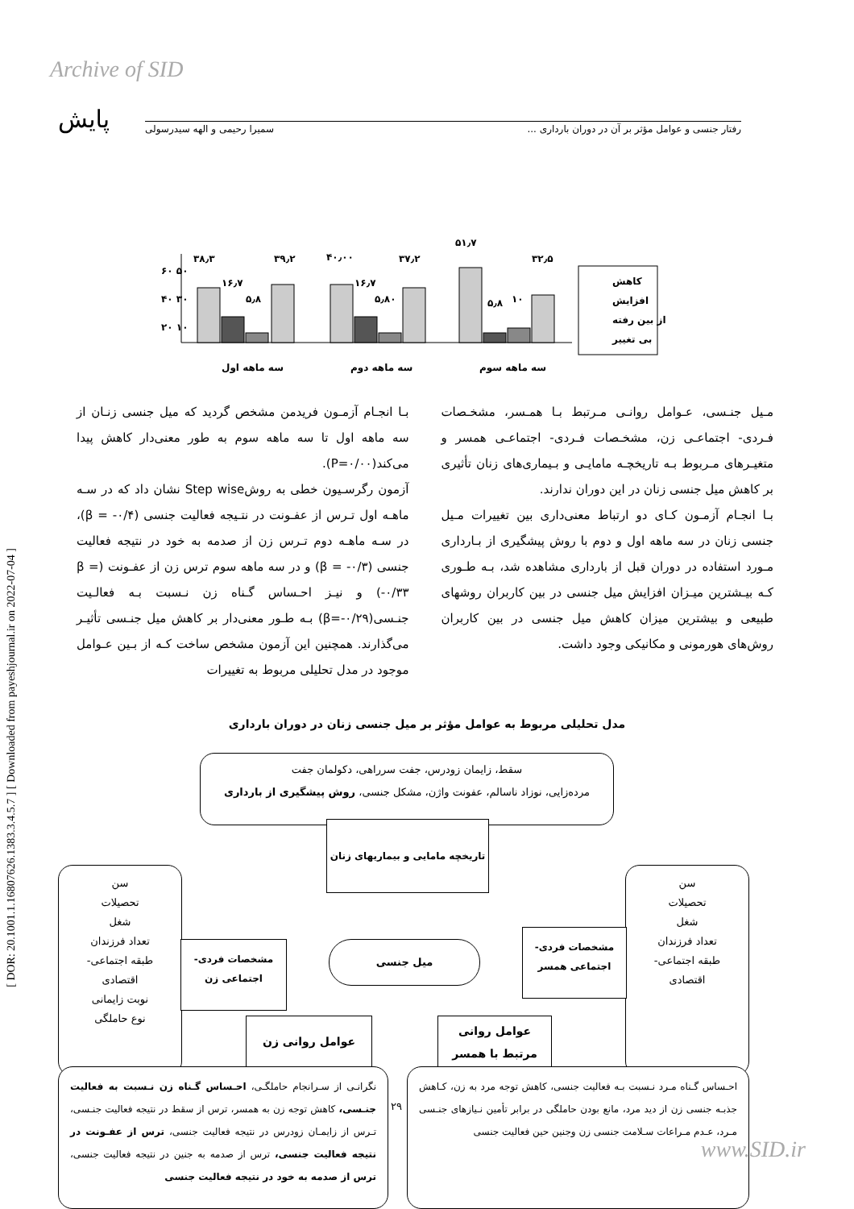Archive of SID
پایش رفتار جنسی و عوامل مؤثر بر آن در دوران بارداری ... سمیرا رحیمی و الهه سیدرسولی
[ DOR: 20.1001.1.16807626.1383.3.4.5.7 ] [ Downloaded from payeshjournal.ir on 2022-07-04 ]
۵۱٫۷
۶۰ ۵۰
۴۰ ۳۰
۲۰ ۱۰
۳۸٫۳
۳۹٫۲
۴۰٫۰۰
۳۷٫۲
۳۲٫۵
۱۶٫۷
۵٫۸
۱۶٫۷
۵٫۸۰
۵٫۸
۱۰
کاهش
افزایش
از بین رفته
بی تغییر
سه ماهه اول
سه ماهه دوم
سه ماهه سوم
بـا انجـام آزمـون فریدمن مشخص گردید که میل جنسی زنـان از سه ماهه اول تا سه ماهه سوم به طور معنی‌دار کاهش پیدا می‌کند(P=۰/۰۰).
آزمون رگرسـیون خطی به روشStep wise نشان داد که در سـه ماهـه اول تـرس از عفـونت در نتـیجه فعالیت جنسی (β = -۰/۴)، در سـه ماهـه دوم تـرس زن از صدمه به خود در نتیجه فعالیت جنسی (β = -۰/۳) و در سه ماهه سوم ترس زن از عفـونت (β = -۰/۳۳) و نیـز احـساس گـناه زن نـسبت بـه فعالـیت جنـسی(β=-۰/۲۹) بـه طـور معنی‌دار بر کاهش میل جنـسی تأثیـر می‌گذارند. همچنین این آزمون مشخص ساخت کـه از بـین عـوامل موجود در مدل تحلیلی مربوط به تغییرات
مـیل جنـسی، عـوامل روانـی مـرتبط بـا همـسر، مشخـصات فـردی- اجتماعـی زن، مشخـصات فـردی- اجتماعـی همسر و متغیـرهای مـربوط بـه تاریخچـه مامایـی و بـیماری‌های زنان تأثیری بر کاهش میل جنسی زنان در این دوران ندارند.
بـا انجـام آزمـون کـای دو ارتباط معنی‌داری بین تغییرات مـیل جنسی زنان در سه ماهه اول و دوم با روش پیشگیری از بـارداری مـورد استفاده در دوران قبل از بارداری مشاهده شد، بـه طـوری کـه بیـشترین میـزان افزایش میل جنسی در بین کاربران روشهای طبیعی و بیشترین میزان کاهش میل جنسی در بین کاربران روش‌های هورمونی و مکانیکی وجود داشت.
مدل تحلیلی مربوط به عوامل مؤثر بر میل جنسی زنان در دوران بارداری
سقط، زایمان زودرس، جفت سرراهی، دکولمان جفت
مرده‌زایی، نوزاد ناسالم، عفونت واژن، مشکل جنسی، روش پیشگیری از بارداری
تاریخچه مامایی و بیماریهای زنان
سن
تحصیلات
شغل
تعداد فرزندان
طبقه اجتماعی-
اقتصادی
نوبت زایمانی
نوع حاملگی
سن
تحصیلات
شغل
تعداد فرزندان
طبقه اجتماعی-
اقتصادی
مشخصات فردی-
اجتماعی زن
میل جنسی
مشخصات فردی-
اجتماعی همسر
عوامل روانی زن
عوامل روانی
مرتبط با همسر
نگرانـی از سـرانجام حاملگـی، احـساس گـناه زن نـسبت به فعالیت جنـسی، کاهش توجه زن به همسر، ترس از سقط در نتیجه فعالیت جنـسی، تـرس از زایمـان زودرس در نتیجه فعالیت جنسی، ترس از عفـونت در نتیجه فعالیت جنسی، ترس از صدمه به جنین در نتیجه فعالیت جنسی، ترس از صدمه به خود در نتیجه فعالیت جنسی
۲۹
احـساس گـناه مـرد نـسبت بـه فعالیت جنسی، کاهش توجه مرد به زن، کـاهش جذبـه جنسی زن از دید مرد، مانع بودن حاملگی در برابر تأمین نـیازهای جنـسی مـرد، عـدم مـراعات سـلامت جنسی زن وجنین حین فعالیت جنسی
www.SID.ir